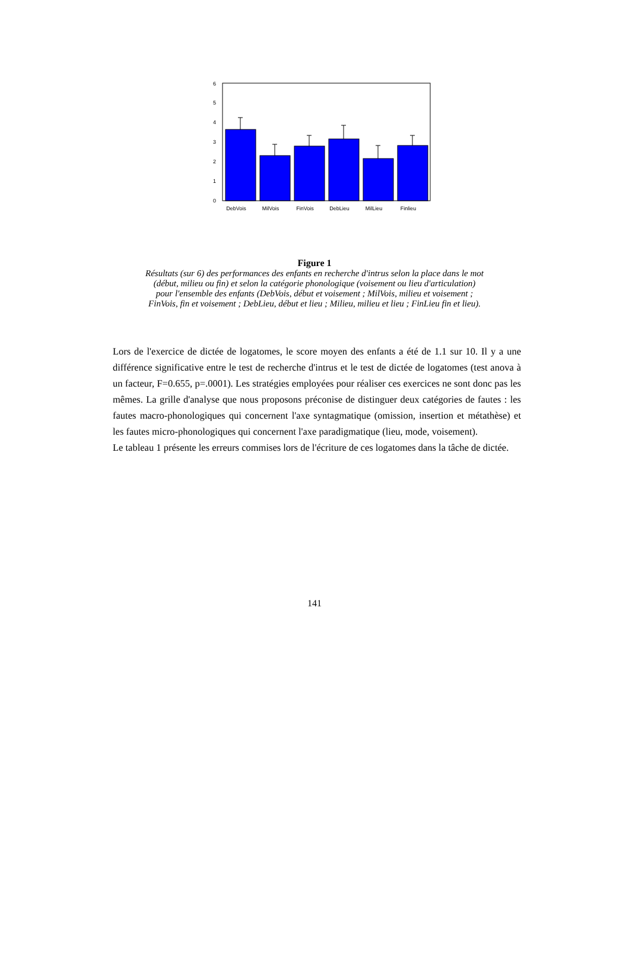0
1
2
3
4
5
6
DebVois
MilVois
FinVois
DebLieu
MilLieu
Finlieu
Figure 1
Résultats (sur 6) des performances des enfants en recherche d'intrus selon la place dans le mot
(début, milieu ou fin) et selon la catégorie phonologique (voisement ou lieu d'articulation)
pour l'ensemble des enfants (DebVois, début et voisement ; MilVois, milieu et voisement ;
FinVois, fin et voisement ; DebLieu, début et lieu ; Milieu, milieu et lieu ; FinLieu fin et lieu).
Lors de l'exercice de dictée de logatomes, le score moyen des enfants a été de 1.1 sur 10. Il y a une différence significative entre le test de recherche d'intrus et le test de dictée de logatomes (test anova à un facteur, F=0.655, p=.0001). Les stratégies employées pour réaliser ces exercices ne sont donc pas les mêmes. La grille d'analyse que nous proposons préconise de distinguer deux catégories de fautes : les fautes macro-phonologiques qui concernent l'axe syntagmatique (omission, insertion et métathèse) et les fautes micro-phonologiques qui concernent l'axe paradigmatique (lieu, mode, voisement).
Le tableau 1 présente les erreurs commises lors de l'écriture de ces logatomes dans la tâche de dictée.
141